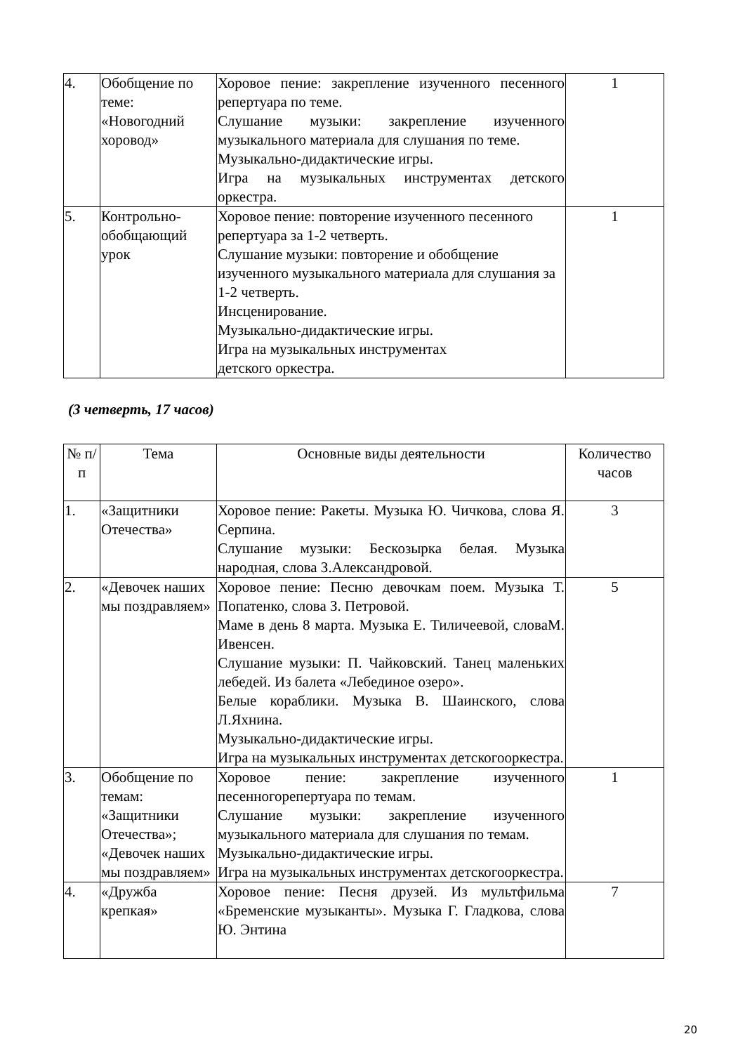| 4. | Обобщение по теме: «Новогодний хоровод» | Хоровое пение: закрепление изученного песенного репертуара по теме. Слушание музыки: закрепление изученного музыкального материала для слушания по теме. Музыкально-дидактические игры. Игра на музыкальных инструментах детского оркестра. | 1 |
| 5. | Контрольно-обобщающий урок | Хоровое пение: повторение изученного песенного репертуара за 1-2 четверть. Слушание музыки: повторение и обобщение изученного музыкального материала для слушания за 1-2 четверть. Инсценирование. Музыкально-дидактические игры. Игра на музыкальных инструментах детского оркестра. | 1 |
(3 четверть, 17 часов)
| № п/п | Тема | Основные виды деятельности | Количество часов |
| --- | --- | --- | --- |
| 1. | «Защитники Отечества» | Хоровое пение: Ракеты. Музыка Ю. Чичкова, слова Я. Серпина. Слушание музыки: Бескозырка белая. Музыка народная, слова З.Александровой. | 3 |
| 2. | «Девочек наших мы поздравляем» | Хоровое пение: Песню девочкам поем. Музыка Т. Попатенко, слова З. Петровой. Маме в день 8 марта. Музыка Е. Тиличеевой, словаМ. Ивенсен. Слушание музыки: П. Чайковский. Танец маленьких лебедей. Из балета «Лебединое озеро». Белые кораблики. Музыка В. Шаинского, слова Л.Яхнина. Музыкально-дидактические игры. Игра на музыкальных инструментах детскогооркестра. | 5 |
| 3. | Обобщение по темам: «Защитники Отечества»; «Девочек наших мы поздравляем» | Хоровое пение: закрепление изученного песенногорепертуара по темам. Слушание музыки: закрепление изученного музыкального материала для слушания по темам. Музыкально-дидактические игры. Игра на музыкальных инструментах детскогооркестра. | 1 |
| 4. | «Дружба крепкая» | Хоровое пение: Песня друзей. Из мультфильма «Бременские музыканты». Музыка Г. Гладкова, слова Ю. Энтина | 7 |
20